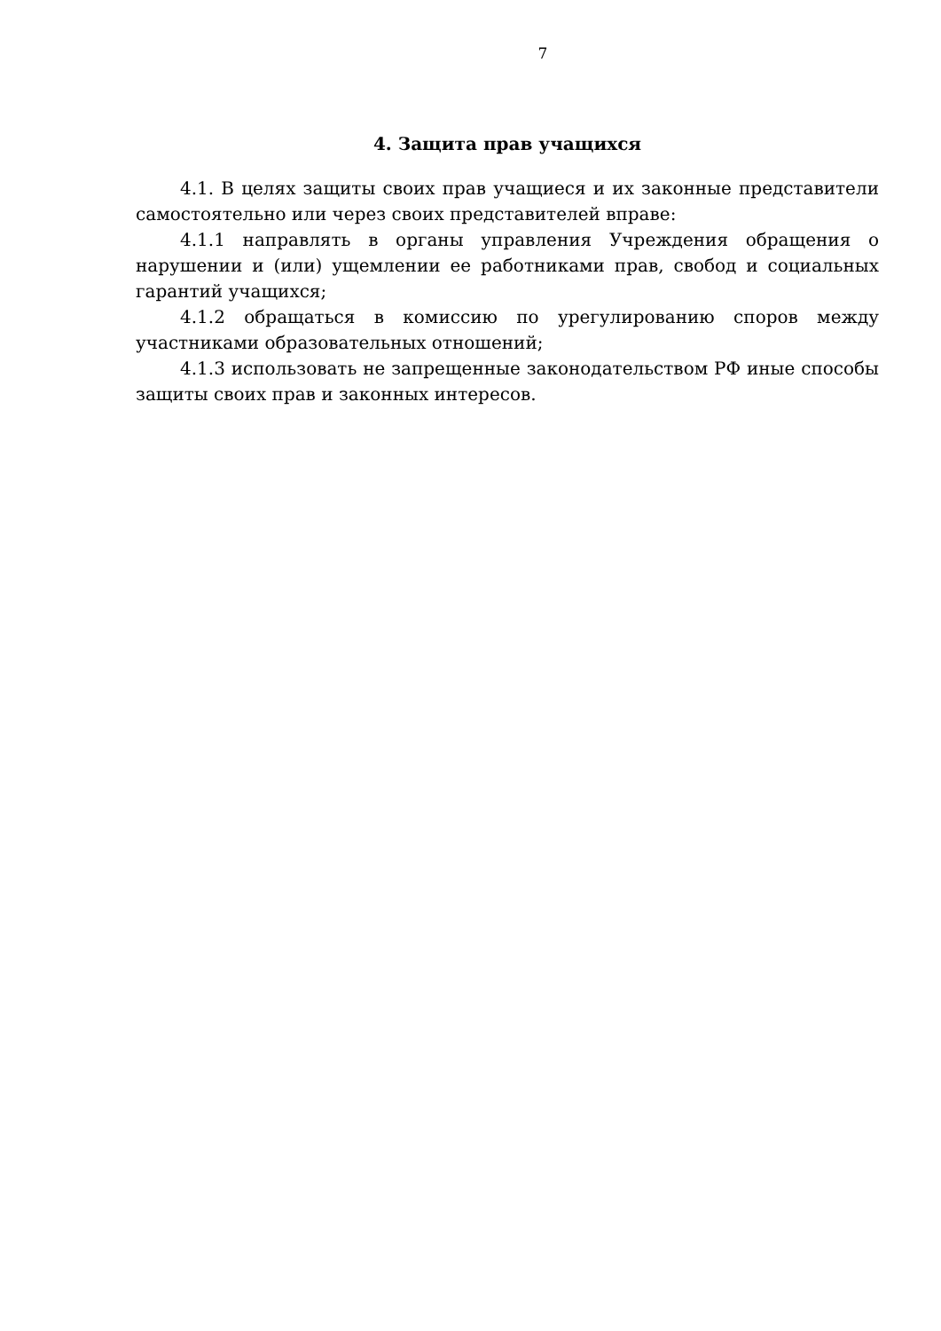7
4. Защита прав учащихся
4.1. В целях защиты своих прав учащиеся и их законные представители самостоятельно или через своих представителей вправе:
4.1.1 направлять в органы управления Учреждения обращения о нарушении и (или) ущемлении ее работниками прав, свобод и социальных гарантий учащихся;
4.1.2 обращаться в комиссию по урегулированию споров между участниками образовательных отношений;
4.1.3 использовать не запрещенные законодательством РФ иные способы защиты своих прав и законных интересов.